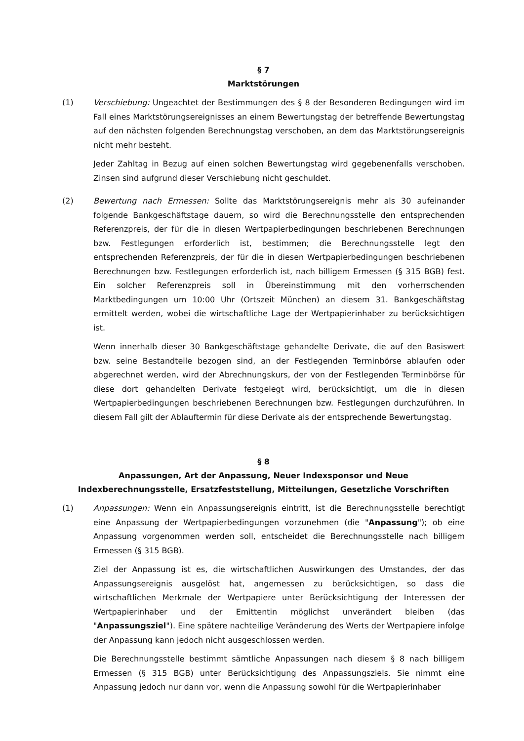§ 7
Marktstörungen
(1) Verschiebung: Ungeachtet der Bestimmungen des § 8 der Besonderen Bedingungen wird im Fall eines Marktstörungsereignisses an einem Bewertungstag der betreffende Bewertungstag auf den nächsten folgenden Berechnungstag verschoben, an dem das Marktstörungsereignis nicht mehr besteht.
Jeder Zahltag in Bezug auf einen solchen Bewertungstag wird gegebenenfalls verschoben. Zinsen sind aufgrund dieser Verschiebung nicht geschuldet.
(2) Bewertung nach Ermessen: Sollte das Marktstörungsereignis mehr als 30 aufeinander folgende Bankgeschäftstage dauern, so wird die Berechnungsstelle den entsprechenden Referenzpreis, der für die in diesen Wertpapierbedingungen beschriebenen Berechnungen bzw. Festlegungen erforderlich ist, bestimmen; die Berechnungsstelle legt den entsprechenden Referenzpreis, der für die in diesen Wertpapierbedingungen beschriebenen Berechnungen bzw. Festlegungen erforderlich ist, nach billigem Ermessen (§ 315 BGB) fest. Ein solcher Referenzpreis soll in Übereinstimmung mit den vorherrschenden Marktbedingungen um 10:00 Uhr (Ortszeit München) an diesem 31. Bankgeschäftstag ermittelt werden, wobei die wirtschaftliche Lage der Wertpapierinhaber zu berücksichtigen ist.
Wenn innerhalb dieser 30 Bankgeschäftstage gehandelte Derivate, die auf den Basiswert bzw. seine Bestandteile bezogen sind, an der Festlegenden Terminbörse ablaufen oder abgerechnet werden, wird der Abrechnungskurs, der von der Festlegenden Terminbörse für diese dort gehandelten Derivate festgelegt wird, berücksichtigt, um die in diesen Wertpapierbedingungen beschriebenen Berechnungen bzw. Festlegungen durchzuführen. In diesem Fall gilt der Ablauftermin für diese Derivate als der entsprechende Bewertungstag.
§ 8
Anpassungen, Art der Anpassung, Neuer Indexsponsor und Neue Indexberechnungsstelle, Ersatzfeststellung, Mitteilungen, Gesetzliche Vorschriften
(1) Anpassungen: Wenn ein Anpassungsereignis eintritt, ist die Berechnungsstelle berechtigt eine Anpassung der Wertpapierbedingungen vorzunehmen (die "Anpassung"); ob eine Anpassung vorgenommen werden soll, entscheidet die Berechnungsstelle nach billigem Ermessen (§ 315 BGB).
Ziel der Anpassung ist es, die wirtschaftlichen Auswirkungen des Umstandes, der das Anpassungsereignis ausgelöst hat, angemessen zu berücksichtigen, so dass die wirtschaftlichen Merkmale der Wertpapiere unter Berücksichtigung der Interessen der Wertpapierinhaber und der Emittentin möglichst unverändert bleiben (das "Anpassungsziel"). Eine spätere nachteilige Veränderung des Werts der Wertpapiere infolge der Anpassung kann jedoch nicht ausgeschlossen werden.
Die Berechnungsstelle bestimmt sämtliche Anpassungen nach diesem § 8 nach billigem Ermessen (§ 315 BGB) unter Berücksichtigung des Anpassungsziels. Sie nimmt eine Anpassung jedoch nur dann vor, wenn die Anpassung sowohl für die Wertpapierinhaber